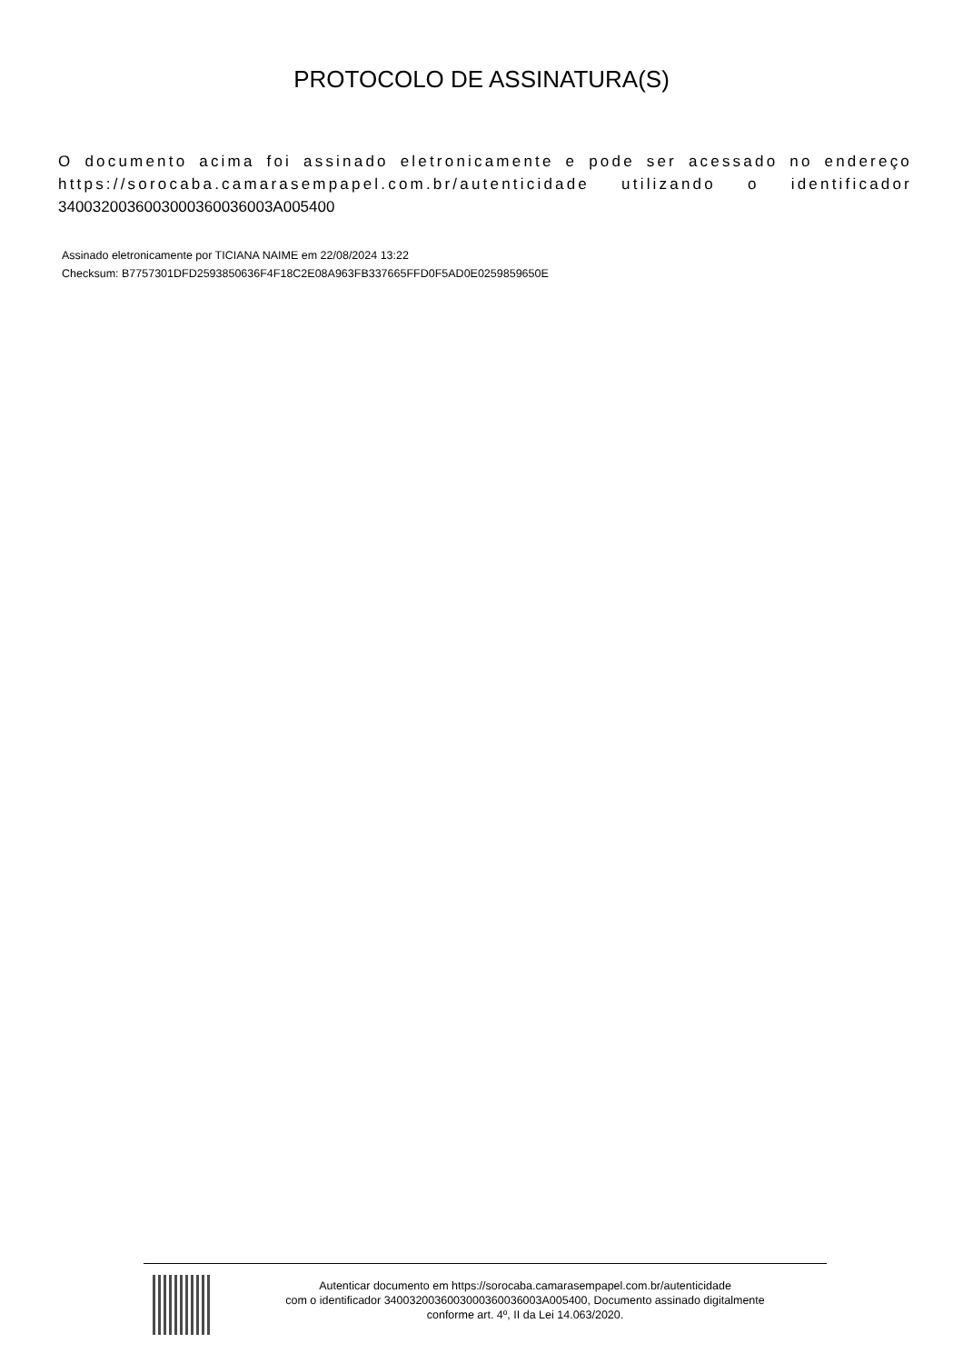PROTOCOLO DE ASSINATURA(S)
O documento acima foi assinado eletronicamente e pode ser acessado no endereço https://sorocaba.camarasempapel.com.br/autenticidade utilizando o identificador 340032003600300036003600​3A005400
Assinado eletronicamente por TICIANA NAIME em 22/08/2024 13:22
Checksum: B7757301DFD2593850636F4F18C2E08A963FB337665FFD0F5AD0E0259859650E
Autenticar documento em https://sorocaba.camarasempapel.com.br/autenticidade
com o identificador 3400320036003000360036003A005400, Documento assinado digitalmente
conforme art. 4º, II da Lei 14.063/2020.